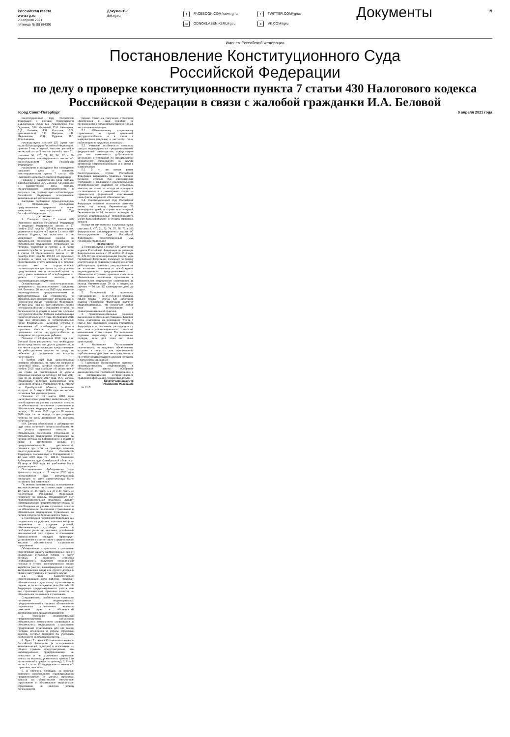Российская газета
www.rg.ru
23 апреля 2021
пятница № 88 (8439)
Документы
dok.rg.ru
f FACEBOOK.COM/www.rg.ru
ок ODNOKLASSNIKI.RU/rg.ru
t TWITTER.COM/rgrus
в VK.COM/rgru
Документы
19
Именем Российской Федерации
Постановление Конституционного Суда
Российской Федерации
по делу о проверке конституционности пункта 7 статьи 430 Налогового кодекса
Российской Федерации в связи с жалобой гражданки И.А. Беловой
город Санкт-Петербург 9 апреля 2021 года
Конституционный Суд Российской Федерации в составе Председателя В.Д.Зорькина, судей К.В. Арановского, Г.А. Гаджиева, Л.М. Жарковой, С.М. Казанцева, С.Д. Князева, А.Н. Кокотова, Л.О. Красавчиковой, С.П. Маврина, Н.В. Мельникова, Ю.Д. Рудкина, В.Г. Ярославцева,
руководствуясь статьей 125 (пункт «а» части 4) Конституции Российской Федерации, пунктом 3 части первой, частями третьей и четвертой статьи 3, частью первой статьи 21, статьями 36, 47<sup>1</sup>, 74, 86, 96, 97 и 99 Федерального конституционного закона «О Конституционном Суде Российской Федерации»,
рассмотрел в заседании без проведения слушания дело о проверке конституционности пункта 7 статьи 430 Налогового кодекса Российской Федерации.
Поводом к рассмотрению дела явилась жалоба гражданки И.А. Беловой. Основанием к рассмотрению дела явилась обнаружившаяся неопределенность в вопросе о том, соответствует ли Конституции Российской Федерации оспариваемое заявительницей законоположение.
Заслушав сообщение судьи-докладчика В.Г. Ярославцева, исследовав представленные документы и иные материалы, Конституционный Суд Российской Федерации
установил:
1. Согласно пункту 7 статьи 430 Налогового кодекса Российской Федерации (в редакции Федерального закона от 27 ноября 2017 года № 335-ФЗ) плательщики, указанные в подпункте 2 пункта 1 статьи 419 данного Кодекса, не исчисляют и не уплачивают страховые взносы на обязательное пенсионное страхование и обязательное медицинское страхование за периоды, указанные в пунктах 1 (в части военной службы по призыву), 3, 6 — 8 части 1 статьи 12 Федерального закона от 28 декабря 2013 года № 400-ФЗ «О страховых пенсиях», а также за периоды, в которых приостановлен статус адвоката и в течение которых ими не осуществлялась соответствующая деятельность, при условии представления ими в налоговый орган по месту учета заявления об освобождении от уплаты страховых взносов и подтверждающих документов.
Оспаривающая конституционность приведенного законоположения гражданка И.А. Белова с 28 августа 2012 года является индивидуальным предпринимателем и зарегистрирована как страхователь по обязательному пенсионному страхованию в Пенсионном фонде Российской Федерации. 19 мая 2017 года ей был оформлен листок нетрудоспособности с указанием отпуска по беременности и родам в качестве причины нетрудоспособности. Ребенок заявительницы родился 28 июля 2017 года. 14 февраля 2018 года она обратилась в территориальный орган Федеральной налоговой службы с заявлением об освобождении от уплаты страховых взносов, к которому были приложены листок нетрудоспособности и свидетельство о рождении ребенка.
Письмом от 22 февраля 2018 года И.А. Беловой было разъяснено, что необходимо также представить ряд других документов, в том числе подтверждающих предоставление ей работодателем отпуска по уходу за ребенком до достижения им возраста полутора лет.
8 ноября 2018 года заявительница повторно обратилась по тому же вопросу в налоговый орган, который письмом от 26 ноября 2018 года сообщил об отсутствии у нее права на освобождение от уплаты страховых взносов за период с 19 мая 2017 года по 31 декабря 2017 года. И.А. Белова обжаловала действия должностных лиц налогового органа в Управление ФНС России по Оренбургской области, решением которого от 5 марта 2019 года ее жалоба оставлена без удовлетворения.
Письмом от 19 марта 2019 года налоговый орган уведомил заявительницу об освобождении от уплаты страховых взносов на обязательное пенсионное страхование и обязательное медицинское страхование за период с 28 июля 2017 года по 28 января 2019 года, т.е. за период со дня рождения ребенка по день достижения им возраста полутора лет.
И.А. Белова обжаловала в арбитражном суде отказ налогового органа освободить ее от уплаты страховых взносов на обязательное пенсионное страхование и обязательное медицинское страхование за период отпуска по беременности и родам в связи с отсутствием дохода от предпринимательской деятельности, ссылаясь при этом на правовую позицию Конституционного Суда Российской Федерации, выраженную в Определении от 12 мая 2005 года № 182-О. Решением Арбитражного суда Оренбургской области от 15 августа 2019 года ее требования были удовлетворены.
Постановлением Арбитражного суда Уральского округа от 5 марта 2020 года постановление суда апелляционной инстанции по делу заявительницы было оставлено без изменения.
По мнению заявительницы, оспариваемое законоположение не соответствует статьям 19 (часть 1), 35 (часть 1 и 2) и 40 (часть 1) Конституции Российской Федерации, поскольку по смыслу, придаваемому ему правоприменительной практикой, лишает индивидуального предпринимателя права на освобождение от уплаты страховых взносов на обязательное пенсионное страхование и обязательное медицинское страхование за период отпуска по беременности и родам.
2. Конституция Российской Федерации как социального государства, политика которого направлена на создание условий, обеспечивающих достойную жизнь и свободное развитие человека, устойчивый экономический рост страны и повышение благосостояния граждан, гарантирует установление в соответствии с федеральным законом обязательного социального страхования.
Обязательное социальное страхование обеспечивает защиту застрахованных лиц от социальных страховых рисков, к числу которых, в частности, отнесены необходимость получения медицинской помощи и утрата застрахованным лицом заработка (выплат, вознаграждений в пользу застрахованного лица) или другого дохода в связи с наступлением страхового случая.
2.1. Лица, самостоятельно обеспечивающие себя работой, подлежат обязательному социальному страхованию в случае, если законодательством Российской Федерации предусматривается уплата ими как страхователями страховых взносов на обязательное социальное страхование.
Следовательно, особенностью правового положения индивидуальных предпринимателей в системе обязательного социального страхования является сочетание прав и обязанностей застрахованного лица и страхователя.
3. Признание индивидуальных предпринимателей субъектами обязательного пенсионного страхования и обязательного медицинского страхования предполагает установление для них такого порядка исчисления и уплаты страховых взносов, который позволял бы учитывать особенности их правового статуса.
4. Пункт 7 статьи 430 Налогового кодекса Российской Федерации (в оспариваемой заявительницей редакции) в исключение из общего правила предусматривает, что индивидуальные предприниматели не исчисляют и не уплачивают страховые взносы за периоды, указанные в пунктах 1 (в части военной службы по призыву), 3, 6 — 8 части 1 статьи 12 Федерального закона «О страховых пенсиях».
5. В перечень периодов, за которые возможно освобождение индивидуального предпринимателя от уплаты страховых взносов на обязательное пенсионное страхование и обязательное медицинское страхование, не включен период беременности.
Однако право на получение страхового обеспечения в виде пособия по беременности и родам предоставлено только застрахованным лицам.
5.1. Обязательному социальному страхованию на случай временной нетрудоспособности и в связи с материнством подлежат, в частности, лица, работающие по трудовым договорам.
5.2. Учитывая особенности правового статуса индивидуальных предпринимателей, федеральный законодатель предусмотрел для них возможность добровольного вступления в отношения по обязательному социальному страхованию на случай временной нетрудоспособности и в связи с материнством.
5.3. В то же время ранее Конституционным Судом Российской Федерации выражались правовые позиции, согласно которым суд, рассматривая требования о взыскании с индивидуального предпринимателя недоимки по страховым взносам, не может — исходя из принципов состязательности и равноправия сторон — ограничиться формальной констатацией лишь факта нарушения обязательства.
5.4. Конституционный Суд Российской Федерации полагает возможным отметить также, что период беременности 70 календарных дней, в случае многоплодной беременности — 84, является периодом, за который индивидуальный предприниматель может быть освобожден от уплаты страховых взносов.
Исходя из изложенного и руководствуясь статьями 6, 47<sup>1</sup>, 71, 72, 74, 75, 78, 79 и 100 Федерального конституционного закона «О Конституционном Суде Российской Федерации», Конституционный Суд Российской Федерации
постановил:
1. Признать пункт 7 статьи 430 Налогового кодекса Российской Федерации (в редакции Федерального закона от 27 ноября 2017 года № 335-ФЗ) не противоречащим Конституции Российской Федерации, поскольку по своему конституционно-правовому смыслу в системе действующего правового регулирования он не исключает возможности освобождения индивидуального предпринимателя от обязанности по уплате страховых взносов на обязательное пенсионное страхование и обязательное медицинское страхование за период беременности 70 (а в отдельных случаях — 84 или 90) календарных дней до родов.
2. Выявленный в настоящем Постановлении конституционно-правовой смысл пункта 7 статьи 430 Налогового кодекса Российской Федерации является общеобязательным, что исключает любое иное его истолкование в правоприменительной практике.
3. Правоприменительные решения, вынесенные в отношении гражданки Беловой Инны Андреевны на основании пункта 7 статьи 430 Налогового кодекса Российской Федерации в истолковании, расходящемся с его конституционно-правовым смыслом, выявленным в настоящем Постановлении, подлежат пересмотру в установленном порядке, если для этого нет иных препятствий.
4. Настоящее Постановление окончательно, не подлежит обжалованию, вступает в силу со дня официального опубликования, действует непосредственно и не требует подтверждения другими органами и должностными лицами.
5. Настоящее Постановление подлежит незамедлительному опубликованию в «Российской газете», «Собрании законодательства Российской Федерации» и на «Официальном интернет-портале правовой информации» (www.pravo.gov.ru).
Конституционный Суд
Российской Федерации
№ 12-П